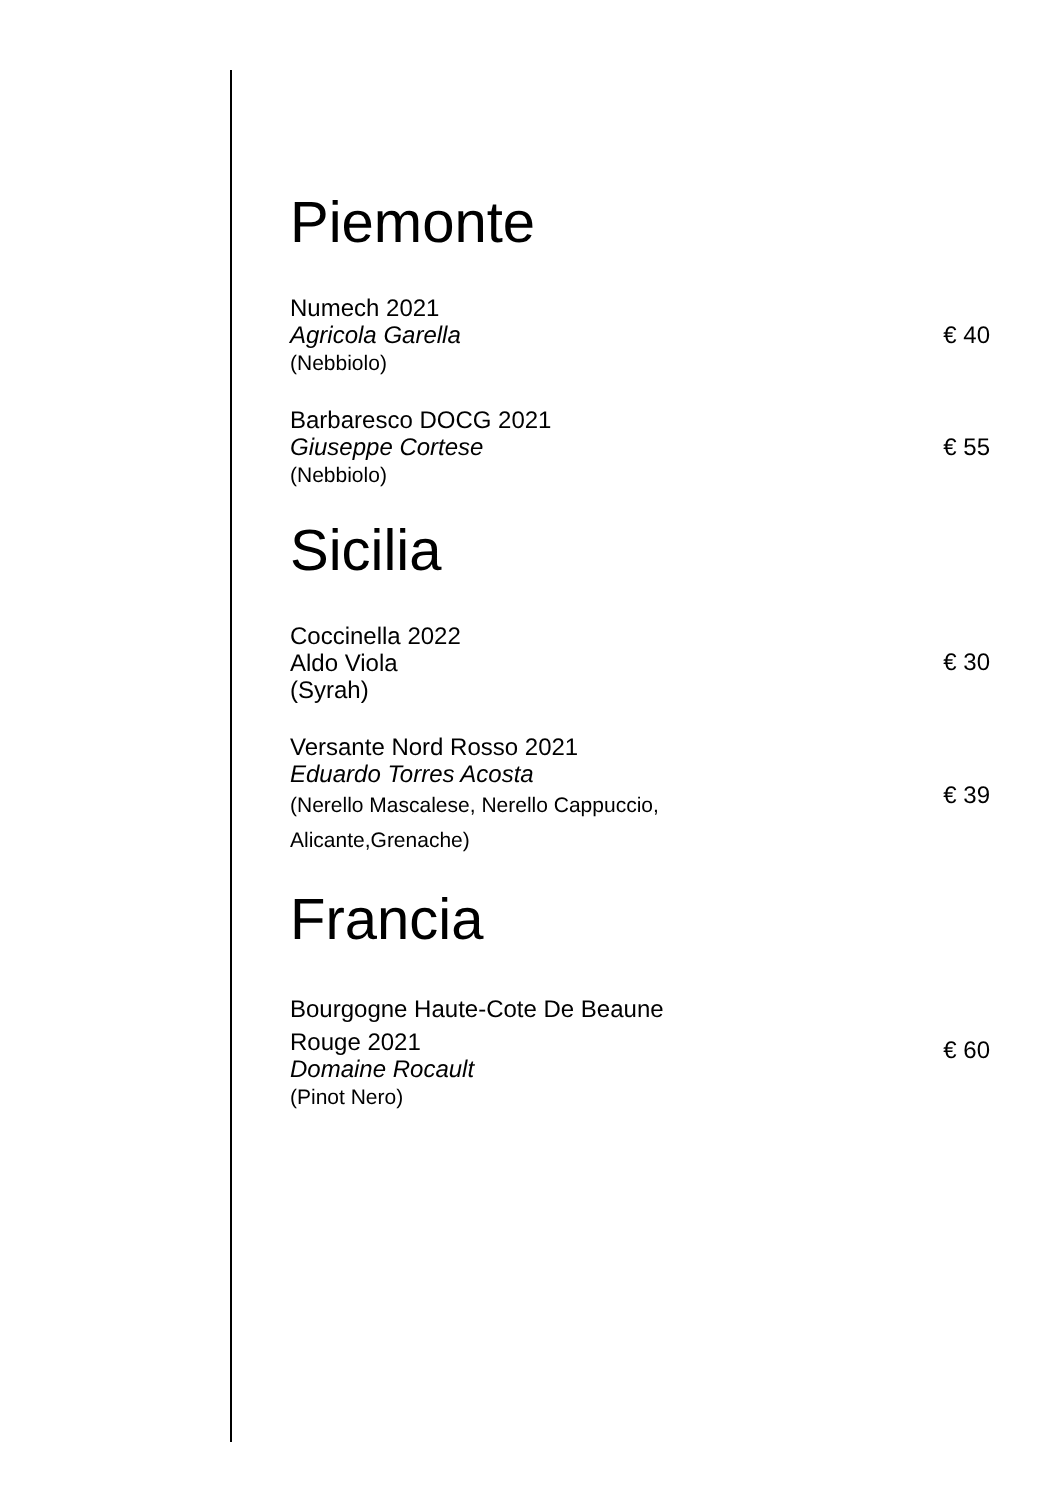Piemonte
Numech 2021
Agricola Garella
(Nebbiolo)
€ 40
Barbaresco DOCG 2021
Giuseppe Cortese
(Nebbiolo)
€ 55
Sicilia
Coccinella 2022
Aldo Viola
(Syrah)
€ 30
Versante Nord Rosso 2021
Eduardo Torres Acosta
(Nerello Mascalese, Nerello Cappuccio,
Alicante,Grenache)
€ 39
Francia
Bourgogne Haute-Cote De Beaune
Rouge 2021
Domaine Rocault
(Pinot Nero)
€ 60